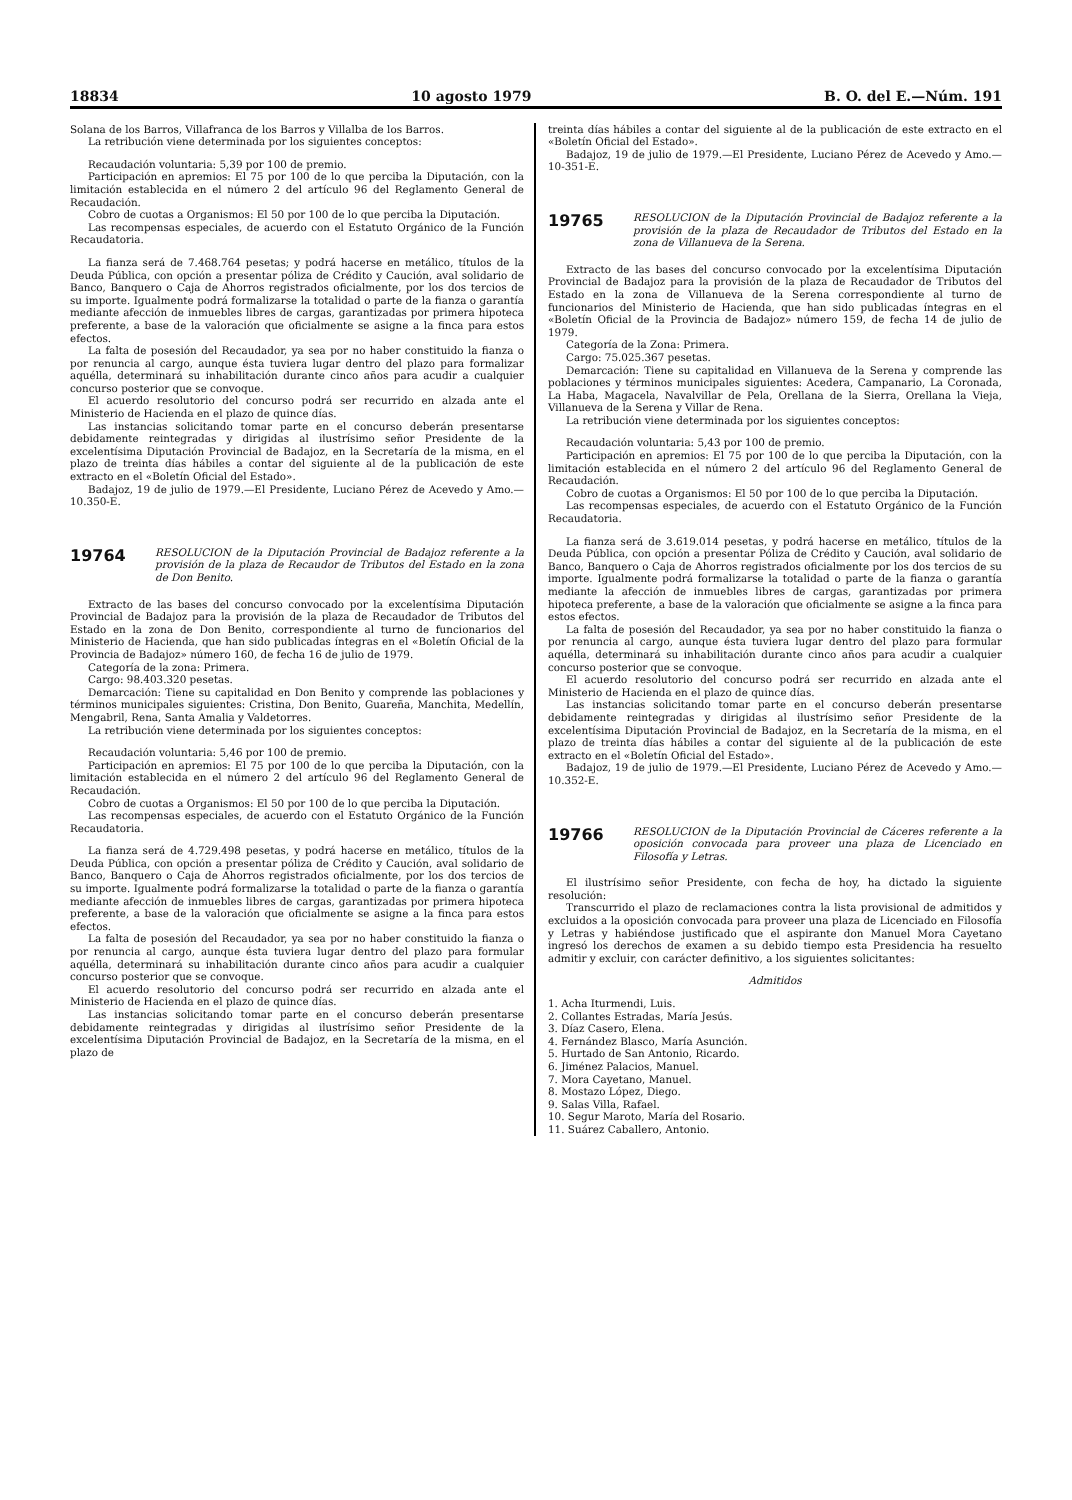18834 10 agosto 1979 B. O. del E.—Núm. 191
Solana de los Barros, Villafranca de los Barros y Villalba de los Barros.
La retribución viene determinada por los siguientes conceptos:
Recaudación voluntaria: 5,39 por 100 de premio.
Participación en apremios: El 75 por 100 de lo que perciba la Diputación, con la limitación establecida en el número 2 del artículo 96 del Reglamento General de Recaudación.
Cobro de cuotas a Organismos: El 50 por 100 de lo que perciba la Diputación.
Las recompensas especiales, de acuerdo con el Estatuto Orgánico de la Función Recaudatoria.
La fianza será de 7.468.764 pesetas; y podrá hacerse en metálico, títulos de la Deuda Pública, con opción a presentar póliza de Crédito y Caución, aval solidario de Banco, Banquero o Caja de Ahorros registrados oficialmente, por los dos tercios de su importe. Igualmente podrá formalizarse la totalidad o parte de la fianza o garantía mediante afección de inmuebles libres de cargas, garantizadas por primera hipoteca preferente, a base de la valoración que oficialmente se asigne a la finca para estos efectos.
La falta de posesión del Recaudador, ya sea por no haber constituido la fianza o por renuncia al cargo, aunque ésta tuviera lugar dentro del plazo para formalizar aquélla, determinará su inhabilitación durante cinco años para acudir a cualquier concurso posterior que se convoque.
El acuerdo resolutorio del concurso podrá ser recurrido en alzada ante el Ministerio de Hacienda en el plazo de quince días.
Las instancias solicitando tomar parte en el concurso deberán presentarse debidamente reintegradas y dirigidas al ilustrísimo señor Presidente de la excelentísima Diputación Provincial de Badajoz, en la Secretaría de la misma, en el plazo de treinta días hábiles a contar del siguiente al de la publicación de este extracto en el «Boletín Oficial del Estado».
Badajoz, 19 de julio de 1979.—El Presidente, Luciano Pérez de Acevedo y Amo.—10.350-E.
19764
RESOLUCION de la Diputación Provincial de Badajoz referente a la provisión de la plaza de Recaudor de Tributos del Estado en la zona de Don Benito.
Extracto de las bases del concurso convocado por la excelentísima Diputación Provincial de Badajoz para la provisión de la plaza de Recaudador de Tributos del Estado en la zona de Don Benito, correspondiente al turno de funcionarios del Ministerio de Hacienda, que han sido publicadas íntegras en el «Boletín Oficial de la Provincia de Badajoz» número 160, de fecha 16 de julio de 1979.
Categoría de la zona: Primera.
Cargo: 98.403.320 pesetas.
Demarcación: Tiene su capitalidad en Don Benito y comprende las poblaciones y términos municipales siguientes: Cristina, Don Benito, Guareña, Manchita, Medellín, Mengabril, Rena, Santa Amalia y Valdetorres.
La retribución viene determinada por los siguientes conceptos:
Recaudación voluntaria: 5,46 por 100 de premio.
Participación en apremios: El 75 por 100 de lo que perciba la Diputación, con la limitación establecida en el número 2 del artículo 96 del Reglamento General de Recaudación.
Cobro de cuotas a Organismos: El 50 por 100 de lo que perciba la Diputación.
Las recompensas especiales, de acuerdo con el Estatuto Orgánico de la Función Recaudatoria.
La fianza será de 4.729.498 pesetas, y podrá hacerse en metálico, títulos de la Deuda Pública, con opción a presentar póliza de Crédito y Caución, aval solidario de Banco, Banquero o Caja de Ahorros registrados oficialmente, por los dos tercios de su importe. Igualmente podrá formalizarse la totalidad o parte de la fianza o garantía mediante afección de inmuebles libres de cargas, garantizadas por primera hipoteca preferente, a base de la valoración que oficialmente se asigne a la finca para estos efectos.
La falta de posesión del Recaudador, ya sea por no haber constituido la fianza o por renuncia al cargo, aunque ésta tuviera lugar dentro del plazo para formular aquélla, determinará su inhabilitación durante cinco años para acudir a cualquier concurso posterior que se convoque.
El acuerdo resolutorio del concurso podrá ser recurrido en alzada ante el Ministerio de Hacienda en el plazo de quince días.
Las instancias solicitando tomar parte en el concurso deberán presentarse debidamente reintegradas y dirigidas al ilustrísimo señor Presidente de la excelentísima Diputación Provincial de Badajoz, en la Secretaría de la misma, en el plazo de
treinta días hábiles a contar del siguiente al de la publicación de este extracto en el «Boletín Oficial del Estado».
Badajoz, 19 de julio de 1979.—El Presidente, Luciano Pérez de Acevedo y Amo.—10-351-E.
19765
RESOLUCION de la Diputación Provincial de Badajoz referente a la provisión de la plaza de Recaudador de Tributos del Estado en la zona de Villanueva de la Serena.
Extracto de las bases del concurso convocado por la excelentísima Diputación Provincial de Badajoz para la provisión de la plaza de Recaudador de Tributos del Estado en la zona de Villanueva de la Serena correspondiente al turno de funcionarios del Ministerio de Hacienda, que han sido publicadas íntegras en el «Boletín Oficial de la Provincia de Badajoz» número 159, de fecha 14 de julio de 1979.
Categoría de la Zona: Primera.
Cargo: 75.025.367 pesetas.
Demarcación: Tiene su capitalidad en Villanueva de la Serena y comprende las poblaciones y términos municipales siguientes: Acedera, Campanario, La Coronada, La Haba, Magacela, Navalvillar de Pela, Orellana de la Sierra, Orellana la Vieja, Villanueva de la Serena y Villar de Rena.
La retribución viene determinada por los siguientes conceptos:
Recaudación voluntaria: 5,43 por 100 de premio.
Participación en apremios: El 75 por 100 de lo que perciba la Diputación, con la limitación establecida en el número 2 del artículo 96 del Reglamento General de Recaudación.
Cobro de cuotas a Organismos: El 50 por 100 de lo que perciba la Diputación.
Las recompensas especiales, de acuerdo con el Estatuto Orgánico de la Función Recaudatoria.
La fianza será de 3.619.014 pesetas, y podrá hacerse en metálico, títulos de la Deuda Pública, con opción a presentar Póliza de Crédito y Caución, aval solidario de Banco, Banquero o Caja de Ahorros registrados oficialmente por los dos tercios de su importe. Igualmente podrá formalizarse la totalidad o parte de la fianza o garantía mediante la afección de inmuebles libres de cargas, garantizadas por primera hipoteca preferente, a base de la valoración que oficialmente se asigne a la finca para estos efectos.
La falta de posesión del Recaudador, ya sea por no haber constituido la fianza o por renuncia al cargo, aunque ésta tuviera lugar dentro del plazo para formular aquélla, determinará su inhabilitación durante cinco años para acudir a cualquier concurso posterior que se convoque.
El acuerdo resolutorio del concurso podrá ser recurrido en alzada ante el Ministerio de Hacienda en el plazo de quince días.
Las instancias solicitando tomar parte en el concurso deberán presentarse debidamente reintegradas y dirigidas al ilustrísimo señor Presidente de la excelentísima Diputación Provincial de Badajoz, en la Secretaría de la misma, en el plazo de treinta días hábiles a contar del siguiente al de la publicación de este extracto en el «Boletín Oficial del Estado».
Badajoz, 19 de julio de 1979.—El Presidente, Luciano Pérez de Acevedo y Amo.—10.352-E.
19766
RESOLUCION de la Diputación Provincial de Cáceres referente a la oposición convocada para proveer una plaza de Licenciado en Filosofía y Letras.
El ilustrísimo señor Presidente, con fecha de hoy, ha dictado la siguiente resolución:
Transcurrido el plazo de reclamaciones contra la lista provisional de admitidos y excluidos a la oposición convocada para proveer una plaza de Licenciado en Filosofía y Letras y habiéndose justificado que el aspirante don Manuel Mora Cayetano ingresó los derechos de examen a su debido tiempo esta Presidencia ha resuelto admitir y excluir, con carácter definitivo, a los siguientes solicitantes:
Admitidos
1. Acha Iturmendi, Luis.
2. Collantes Estradas, María Jesús.
3. Díaz Casero, Elena.
4. Fernández Blasco, María Asunción.
5. Hurtado de San Antonio, Ricardo.
6. Jiménez Palacios, Manuel.
7. Mora Cayetano, Manuel.
8. Mostazo López, Diego.
9. Salas Villa, Rafael.
10. Segur Maroto, María del Rosario.
11. Suárez Caballero, Antonio.